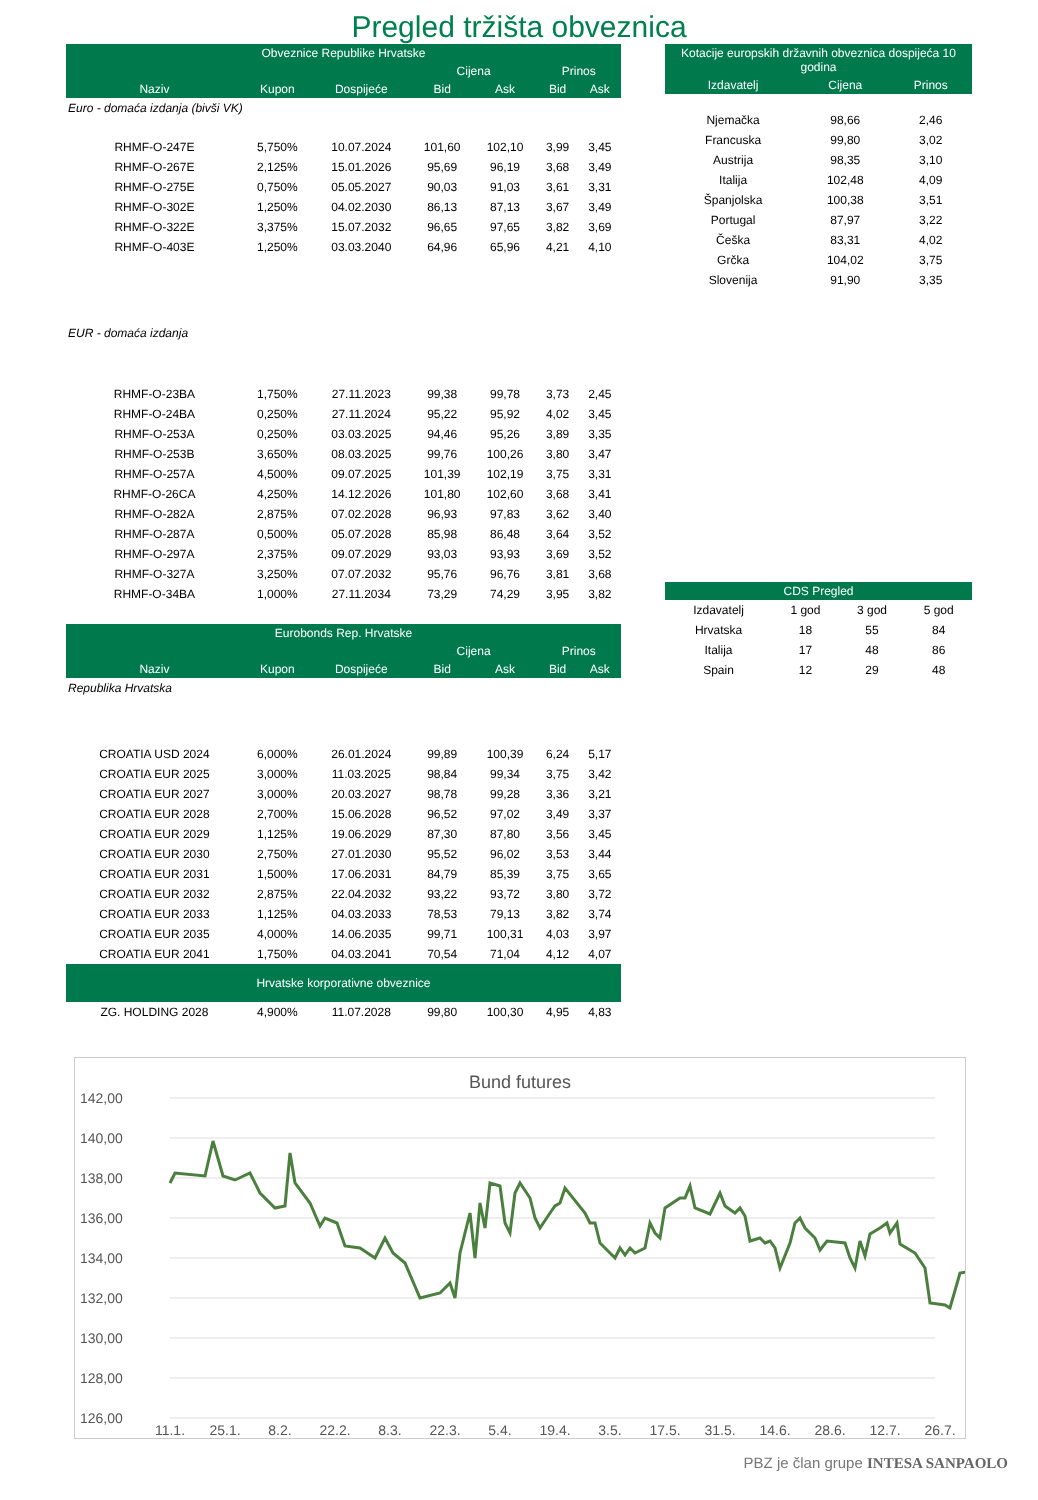Pregled tržišta obveznica
| Obveznice Republike Hrvatske | | | | | | |
| --- | --- | --- | --- | --- | --- | --- |
| | | | Cijena | | Prinos | |
| Naziv | Kupon | Dospijeće | Bid | Ask | Bid | Ask |
| Euro - domaća izdanja (bivši VK) | | | | | | |
| RHMF-O-247E | 5,750% | 10.07.2024 | 101,60 | 102,10 | 3,99 | 3,45 |
| RHMF-O-267E | 2,125% | 15.01.2026 | 95,69 | 96,19 | 3,68 | 3,49 |
| RHMF-O-275E | 0,750% | 05.05.2027 | 90,03 | 91,03 | 3,61 | 3,31 |
| RHMF-O-302E | 1,250% | 04.02.2030 | 86,13 | 87,13 | 3,67 | 3,49 |
| RHMF-O-322E | 3,375% | 15.07.2032 | 96,65 | 97,65 | 3,82 | 3,69 |
| RHMF-O-403E | 1,250% | 03.03.2040 | 64,96 | 65,96 | 4,21 | 4,10 |
| EUR - domaća izdanja | | | | | | |
| RHMF-O-23BA | 1,750% | 27.11.2023 | 99,38 | 99,78 | 3,73 | 2,45 |
| RHMF-O-24BA | 0,250% | 27.11.2024 | 95,22 | 95,92 | 4,02 | 3,45 |
| RHMF-O-253A | 0,250% | 03.03.2025 | 94,46 | 95,26 | 3,89 | 3,35 |
| RHMF-O-253B | 3,650% | 08.03.2025 | 99,76 | 100,26 | 3,80 | 3,47 |
| RHMF-O-257A | 4,500% | 09.07.2025 | 101,39 | 102,19 | 3,75 | 3,31 |
| RHMF-O-26CA | 4,250% | 14.12.2026 | 101,80 | 102,60 | 3,68 | 3,41 |
| RHMF-O-282A | 2,875% | 07.02.2028 | 96,93 | 97,83 | 3,62 | 3,40 |
| RHMF-O-287A | 0,500% | 05.07.2028 | 85,98 | 86,48 | 3,64 | 3,52 |
| RHMF-O-297A | 2,375% | 09.07.2029 | 93,03 | 93,93 | 3,69 | 3,52 |
| RHMF-O-327A | 3,250% | 07.07.2032 | 95,76 | 96,76 | 3,81 | 3,68 |
| RHMF-O-34BA | 1,000% | 27.11.2034 | 73,29 | 74,29 | 3,95 | 3,82 |
| Eurobonds Rep. Hrvatske | | | | | | |
| | | | Cijena | | Prinos | |
| Naziv | Kupon | Dospijeće | Bid | Ask | Bid | Ask |
| Republika Hrvatska | | | | | | |
| CROATIA USD 2024 | 6,000% | 26.01.2024 | 99,89 | 100,39 | 6,24 | 5,17 |
| CROATIA EUR 2025 | 3,000% | 11.03.2025 | 98,84 | 99,34 | 3,75 | 3,42 |
| CROATIA EUR 2027 | 3,000% | 20.03.2027 | 98,78 | 99,28 | 3,36 | 3,21 |
| CROATIA EUR 2028 | 2,700% | 15.06.2028 | 96,52 | 97,02 | 3,49 | 3,37 |
| CROATIA EUR 2029 | 1,125% | 19.06.2029 | 87,30 | 87,80 | 3,56 | 3,45 |
| CROATIA EUR 2030 | 2,750% | 27.01.2030 | 95,52 | 96,02 | 3,53 | 3,44 |
| CROATIA EUR 2031 | 1,500% | 17.06.2031 | 84,79 | 85,39 | 3,75 | 3,65 |
| CROATIA EUR 2032 | 2,875% | 22.04.2032 | 93,22 | 93,72 | 3,80 | 3,72 |
| CROATIA EUR 2033 | 1,125% | 04.03.2033 | 78,53 | 79,13 | 3,82 | 3,74 |
| CROATIA EUR 2035 | 4,000% | 14.06.2035 | 99,71 | 100,31 | 4,03 | 3,97 |
| CROATIA EUR 2041 | 1,750% | 04.03.2041 | 70,54 | 71,04 | 4,12 | 4,07 |
| Hrvatske korporativne obveznice | | | | | | |
| ZG. HOLDING 2028 | 4,900% | 11.07.2028 | 99,80 | 100,30 | 4,95 | 4,83 |
| Kotacije europskih državnih obveznica dospijeća 10 godina | | |
| --- | --- | --- |
| Izdavatelj | Cijena | Prinos |
| Njemačka | 98,66 | 2,46 |
| Francuska | 99,80 | 3,02 |
| Austrija | 98,35 | 3,10 |
| Italija | 102,48 | 4,09 |
| Španjolska | 100,38 | 3,51 |
| Portugal | 87,97 | 3,22 |
| Češka | 83,31 | 4,02 |
| Grčka | 104,02 | 3,75 |
| Slovenija | 91,90 | 3,35 |
| CDS Pregled | | | |
| --- | --- | --- | --- |
| Izdavatelj | 1 god | 3 god | 5 god |
| Hrvatska | 18 | 55 | 84 |
| Italija | 17 | 48 | 86 |
| Spain | 12 | 29 | 48 |
Bund futures
142,00
140,00
138,00
136,00
134,00
132,00
130,00
128,00
126,00
11.1.
25.1.
8.2.
22.2.
8.3.
22.3.
5.4.
19.4.
3.5.
17.5.
31.5.
14.6.
28.6.
12.7.
26.7.
PBZ je član grupe INTESA SANPAOLO